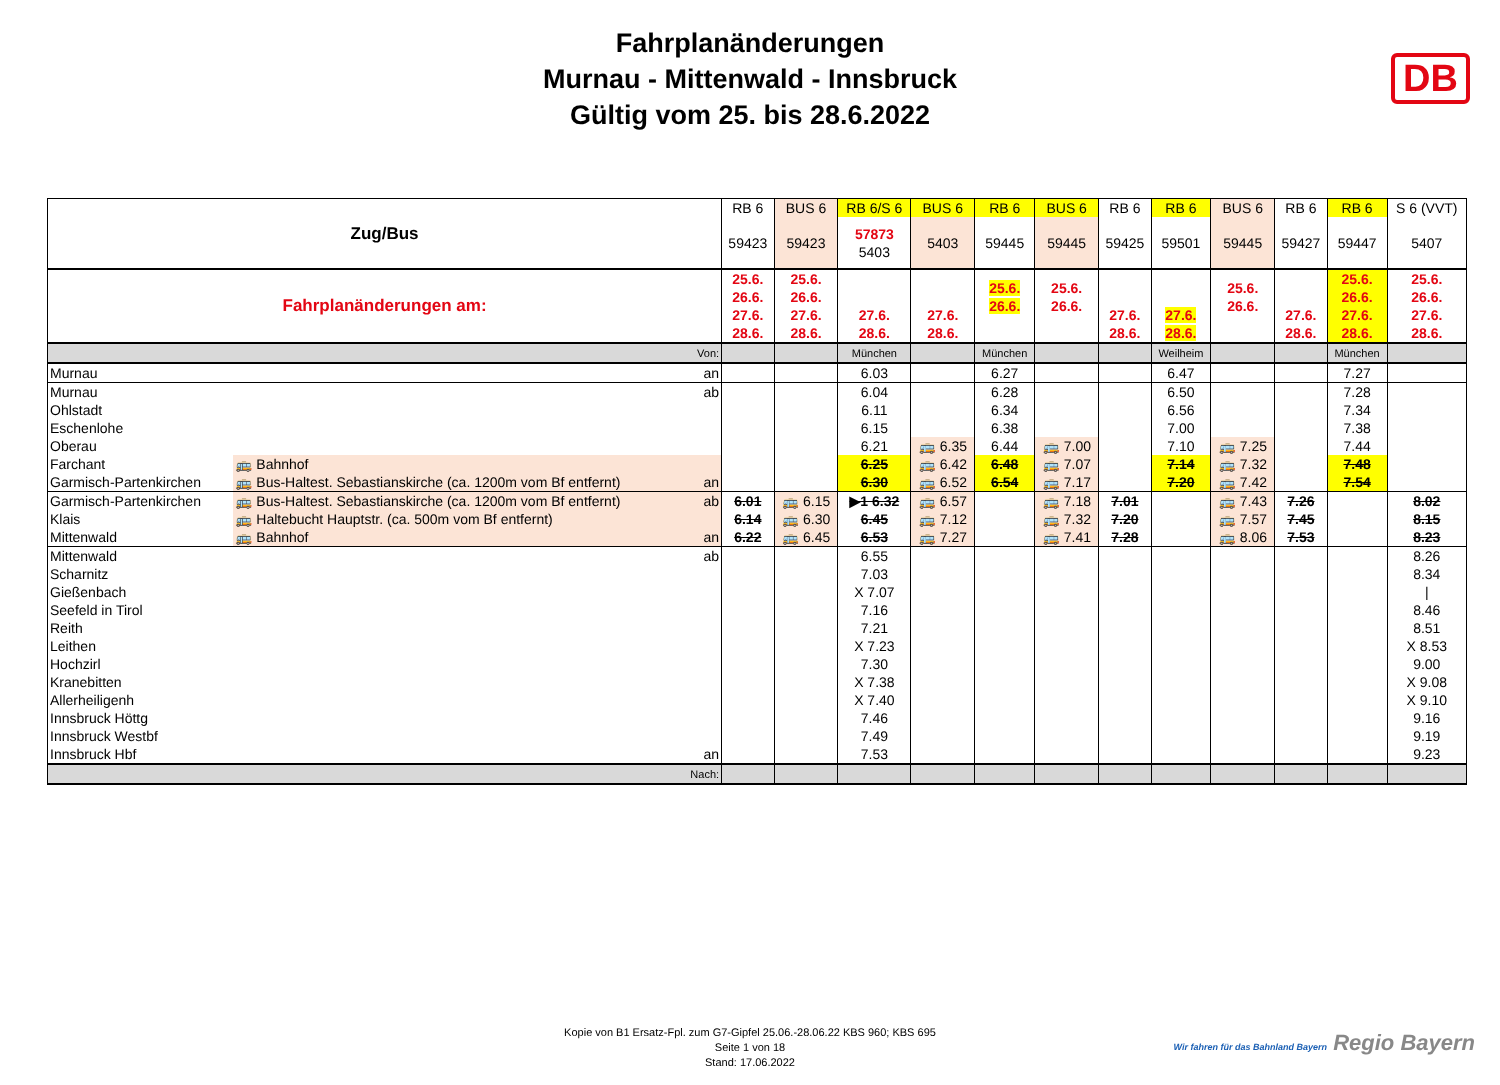Fahrplanänderungen
Murnau - Mittenwald - Innsbruck
Gültig vom 25. bis 28.6.2022
DB
| Zug/Bus | | | RB 6 | BUS 6 | RB 6/S 6 | BUS 6 | RB 6 | BUS 6 | RB 6 | RB 6 | BUS 6 | RB 6 | RB 6 | S 6 (VVT) |
| | | | 59423 | 59423 | 57873 5403 | 5403 | 59445 | 59445 | 59425 | 59501 | 59445 | 59427 | 59447 | 5407 |
| Fahrplanänderungen am: | | | 25.6. 26.6. 27.6. 28.6. | 25.6. 26.6. 27.6. 28.6. | 27.6. 28.6. | 27.6. 28.6. | 25.6. 26.6. | 25.6. 26.6. | 27.6. 28.6. | 27.6. 28.6. | 25.6. 26.6. | 27.6. 28.6. | 25.6. 26.6. 27.6. 28.6. | 25.6. 26.6. 27.6. 28.6. |
| Von: | | | | | München | | München | | | Weilheim | | | München | |
| Murnau | | an | | | 6.03 | | 6.27 | | | 6.47 | | | 7.27 | |
| Murnau | | ab | | | 6.04 | | 6.28 | | | 6.50 | | | 7.28 | |
| Ohlstadt | | | | | 6.11 | | 6.34 | | | 6.56 | | | 7.34 | |
| Eschenlohe | | | | | 6.15 | | 6.38 | | | 7.00 | | | 7.38 | |
| Oberau | | | | | 6.21 | 🚌 6.35 | 6.44 | 🚌 7.00 | | 7.10 | 🚌 7.25 | | 7.44 | |
| Farchant | 🚌 Bahnhof | | | | 6.25 | 🚌 6.42 | 6.48 | 🚌 7.07 | | 7.14 | 🚌 7.32 | | 7.48 | |
| Garmisch-Partenkirchen | 🚌 Bus-Haltest. Sebastianskirche (ca. 1200m vom Bf entfernt) | an | | | 6.30 | 🚌 6.52 | 6.54 | 🚌 7.17 | | 7.20 | 🚌 7.42 | | 7.54 | |
| Garmisch-Partenkirchen | 🚌 Bus-Haltest. Sebastianskirche (ca. 1200m vom Bf entfernt) | ab | 6.01 | 🚌 6.15 | ▶1 6.32 | 🚌 6.57 | | 🚌 7.18 | 7.01 | | 🚌 7.43 | 7.26 | | 8.02 |
| Klais | 🚌 Haltebucht Hauptstr. (ca. 500m vom Bf entfernt) | | 6.14 | 🚌 6.30 | 6.45 | 🚌 7.12 | | 🚌 7.32 | 7.20 | | 🚌 7.57 | 7.45 | | 8.15 |
| Mittenwald | 🚌 Bahnhof | an | 6.22 | 🚌 6.45 | 6.53 | 🚌 7.27 | | 🚌 7.41 | 7.28 | | 🚌 8.06 | 7.53 | | 8.23 |
| Mittenwald | | ab | | | 6.55 | | | | | | | | | 8.26 |
| Scharnitz | | | | | 7.03 | | | | | | | | | 8.34 |
| Gießenbach | | | | | X 7.07 | | | | | | | | | / |
| Seefeld in Tirol | | | | | 7.16 | | | | | | | | | 8.46 |
| Reith | | | | | 7.21 | | | | | | | | | 8.51 |
| Leithen | | | | | X 7.23 | | | | | | | | | X 8.53 |
| Hochzirl | | | | | 7.30 | | | | | | | | | 9.00 |
| Kranebitten | | | | | X 7.38 | | | | | | | | | X 9.08 |
| Allerheiligenh | | | | | X 7.40 | | | | | | | | | X 9.10 |
| Innsbruck Höttg | | | | | 7.46 | | | | | | | | | 9.16 |
| Innsbruck Westbf | | | | | 7.49 | | | | | | | | | 9.19 |
| Innsbruck Hbf | | an | | | 7.53 | | | | | | | | | 9.23 |
| Nach: | | | | | | | | | | | | | | |
Kopie von B1 Ersatz-Fpl. zum G7-Gipfel 25.06.-28.06.22 KBS 960; KBS 695
Seite 1 von 18
Stand: 17.06.2022
Wir fahren für das Bahnland Bayern Regio Bayern